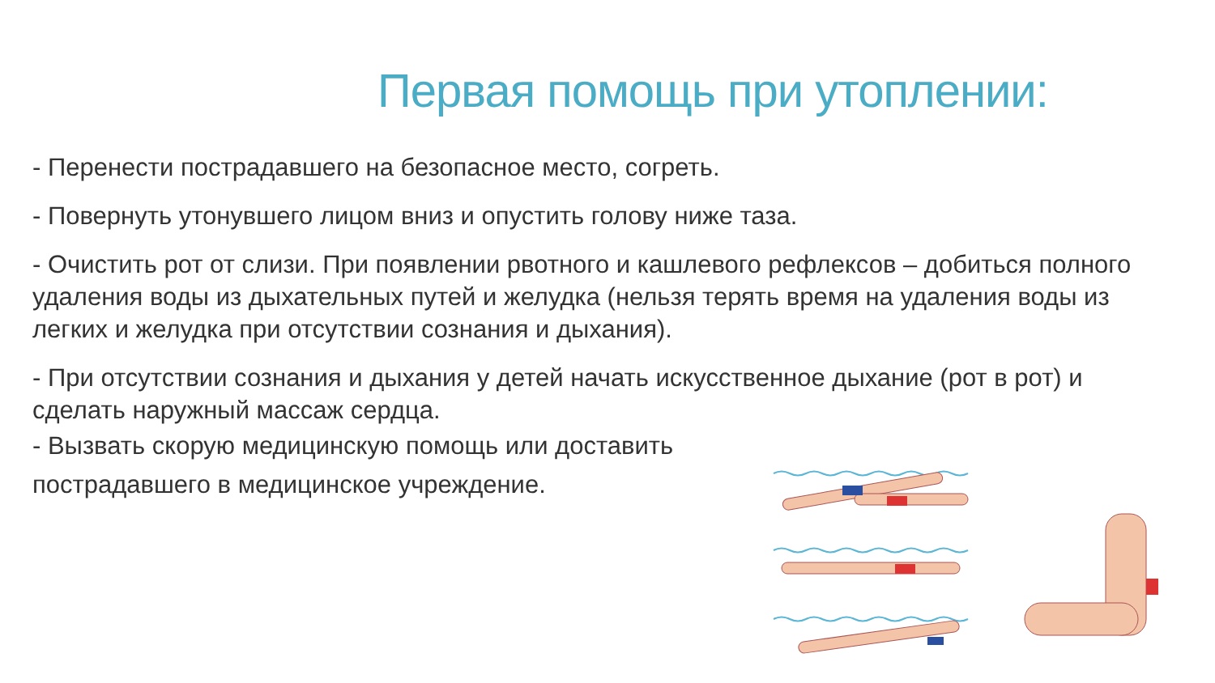Первая помощь при утоплении:
- Перенести пострадавшего на безопасное место, согреть.
- Повернуть утонувшего лицом вниз и опустить голову ниже таза.
- Очистить рот от слизи. При появлении рвотного и кашлевого рефлексов – добиться полного удаления воды из дыхательных путей и желудка (нельзя терять время на удаления воды из легких и желудка при отсутствии сознания и дыхания).
- При отсутствии сознания и дыхания у детей начать искусственное дыхание (рот в рот) и сделать наружный массаж сердца.
- Вызвать скорую медицинскую помощь или доставить
пострадавшего в медицинское учреждение.